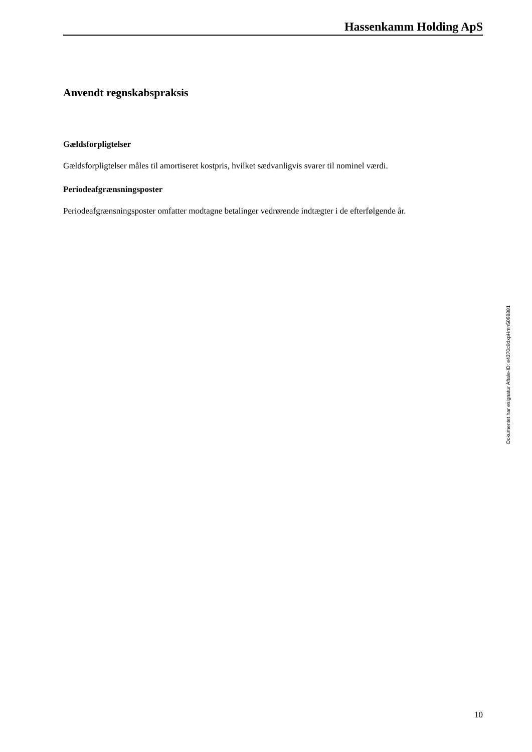Hassenkamm Holding ApS
Anvendt regnskabspraksis
Gældsforpligtelser
Gældsforpligtelser måles til amortiseret kostpris, hvilket sædvanligvis svarer til nominel værdi.
Periodeafgrænsningsposter
Periodeafgrænsningsposter omfatter modtagne betalinger vedrørende indtægter i de efterfølgende år.
Dokumentet har esignatur Aftale-ID: e4370c0dxpHmn5098881
10